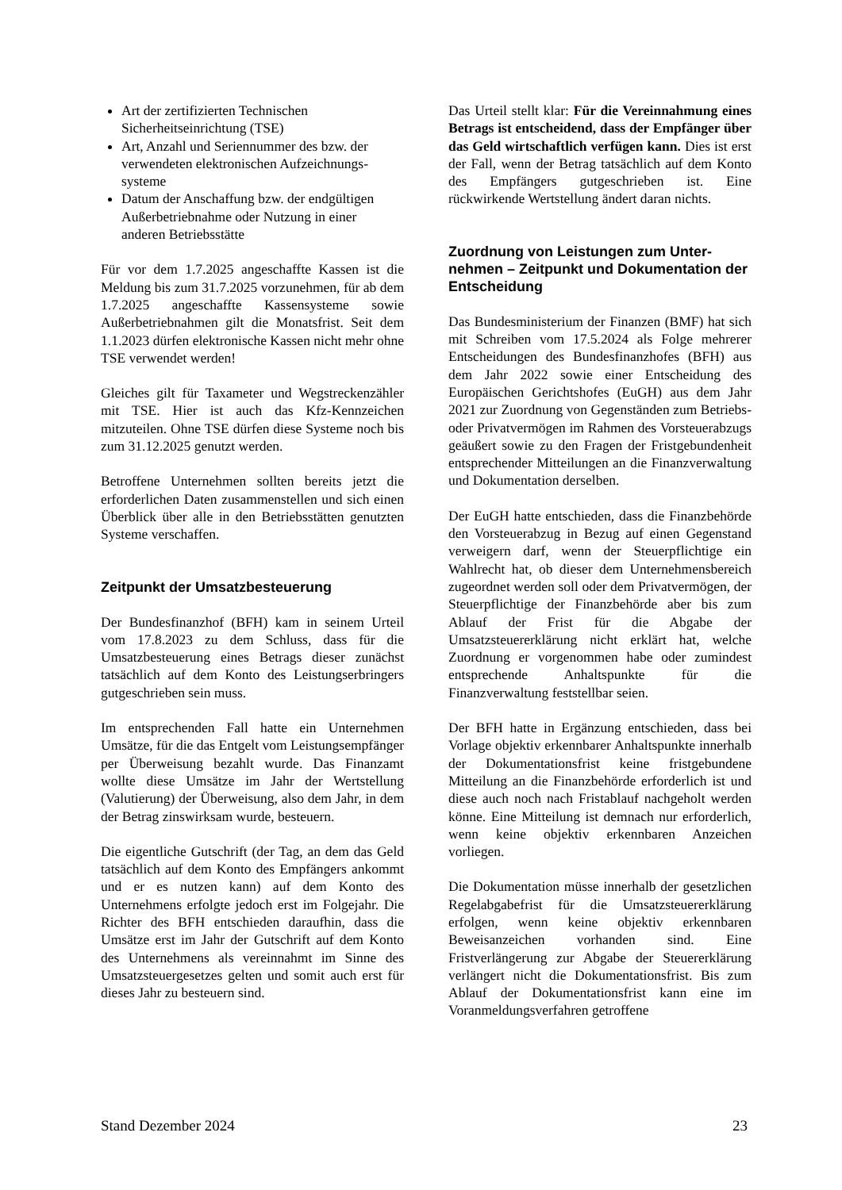Art der zertifizierten Technischen Sicherheitseinrichtung (TSE)
Art, Anzahl und Seriennummer des bzw. der verwendeten elektronischen Aufzeichnungs­systeme
Datum der Anschaffung bzw. der endgülti­gen Außerbetriebnahme oder Nutzung in ei­ner anderen Betriebsstätte
Für vor dem 1.7.2025 angeschaffte Kassen ist die Meldung bis zum 31.7.2025 vorzunehmen, für ab dem 1.7.2025 angeschaffte Kassensyste­me sowie Außerbetriebnahmen gilt die Monats­frist. Seit dem 1.1.2023 dürfen elektronische Kassen nicht mehr ohne TSE verwendet wer­den!
Gleiches gilt für Taxameter und Wegstrecken­zähler mit TSE. Hier ist auch das Kfz-Kennzeichen mitzuteilen. Ohne TSE dürfen diese Systeme noch bis zum 31.12.2025 genutzt werden.
Betroffene Unternehmen sollten bereits jetzt die erforderlichen Daten zusammenstellen und sich einen Überblick über alle in den Betriebsstätten genutzten Systeme verschaffen.
Zeitpunkt der Umsatzbesteuerung
Der Bundesfinanzhof (BFH) kam in seinem Ur­teil vom 17.8.2023 zu dem Schluss, dass für die Umsatzbesteuerung eines Betrags dieser zu­nächst tatsächlich auf dem Konto des Leis­tungserbringers gutgeschrieben sein muss.
Im entsprechenden Fall hatte ein Unternehmen Umsätze, für die das Entgelt vom Leistungs­empfänger per Überweisung bezahlt wurde. Das Finanzamt wollte diese Umsätze im Jahr der Wertstellung (Valutierung) der Überweisung, also dem Jahr, in dem der Betrag zinswirksam wurde, besteuern.
Die eigentliche Gutschrift (der Tag, an dem das Geld tatsächlich auf dem Konto des Empfän­gers ankommt und er es nutzen kann) auf dem Konto des Unternehmens erfolgte jedoch erst im Folgejahr. Die Richter des BFH entschieden daraufhin, dass die Umsätze erst im Jahr der Gutschrift auf dem Konto des Unternehmens als vereinnahmt im Sinne des Umsatzsteuerge­setzes gelten und somit auch erst für dieses Jahr zu besteuern sind.
Das Urteil stellt klar: Für die Vereinnahmung eines Betrags ist entscheidend, dass der Empfänger über das Geld wirtschaftlich ver­fügen kann. Dies ist erst der Fall, wenn der Be­trag tatsächlich auf dem Konto des Empfängers gutgeschrieben ist. Eine rückwirkende Wertstel­lung ändert daran nichts.
Zuordnung von Leistungen zum Unter­nehmen – Zeitpunkt und Dokumentation der Entscheidung
Das Bundesministerium der Finanzen (BMF) hat sich mit Schreiben vom 17.5.2024 als Folge mehrerer Entscheidungen des Bundesfinanzho­fes (BFH) aus dem Jahr 2022 sowie einer Ent­scheidung des Europäischen Gerichtshofes (EuGH) aus dem Jahr 2021 zur Zuordnung von Gegenständen zum Betriebs- oder Privatvermö­gen im Rahmen des Vorsteuerabzugs geäußert sowie zu den Fragen der Fristgebundenheit ent­sprechender Mitteilungen an die Finanzverwal­tung und Dokumentation derselben.
Der EuGH hatte entschieden, dass die Finanz­behörde den Vorsteuerabzug in Bezug auf einen Gegenstand verweigern darf, wenn der Steuer­pflichtige ein Wahlrecht hat, ob dieser dem Un­ternehmensbereich zugeordnet werden soll oder dem Privatvermögen, der Steuerpflichtige der Finanzbehörde aber bis zum Ablauf der Frist für die Abgabe der Umsatzsteuererklärung nicht erklärt hat, welche Zuordnung er vorgenommen habe oder zumindest entsprechende Anhalts­punkte für die Finanzverwaltung feststellbar seien.
Der BFH hatte in Ergänzung entschieden, dass bei Vorlage objektiv erkennbarer Anhaltspunkte innerhalb der Dokumentationsfrist keine frist­gebundene Mitteilung an die Finanzbehörde er­forderlich ist und diese auch noch nach Fristab­lauf nachgeholt werden könne. Eine Mitteilung ist demnach nur erforderlich, wenn keine objek­tiv erkennbaren Anzeichen vorliegen.
Die Dokumentation müsse innerhalb der gesetz­lichen Regelabgabefrist für die Umsatzsteuerer­klärung erfolgen, wenn keine objektiv erkenn­baren Beweisanzeichen vorhanden sind. Eine Fristverlängerung zur Abgabe der Steuererklä­rung verlängert nicht die Dokumentationsfrist. Bis zum Ablauf der Dokumentationsfrist kann eine im Voranmeldungsverfahren getroffene
Stand Dezember 2024 23